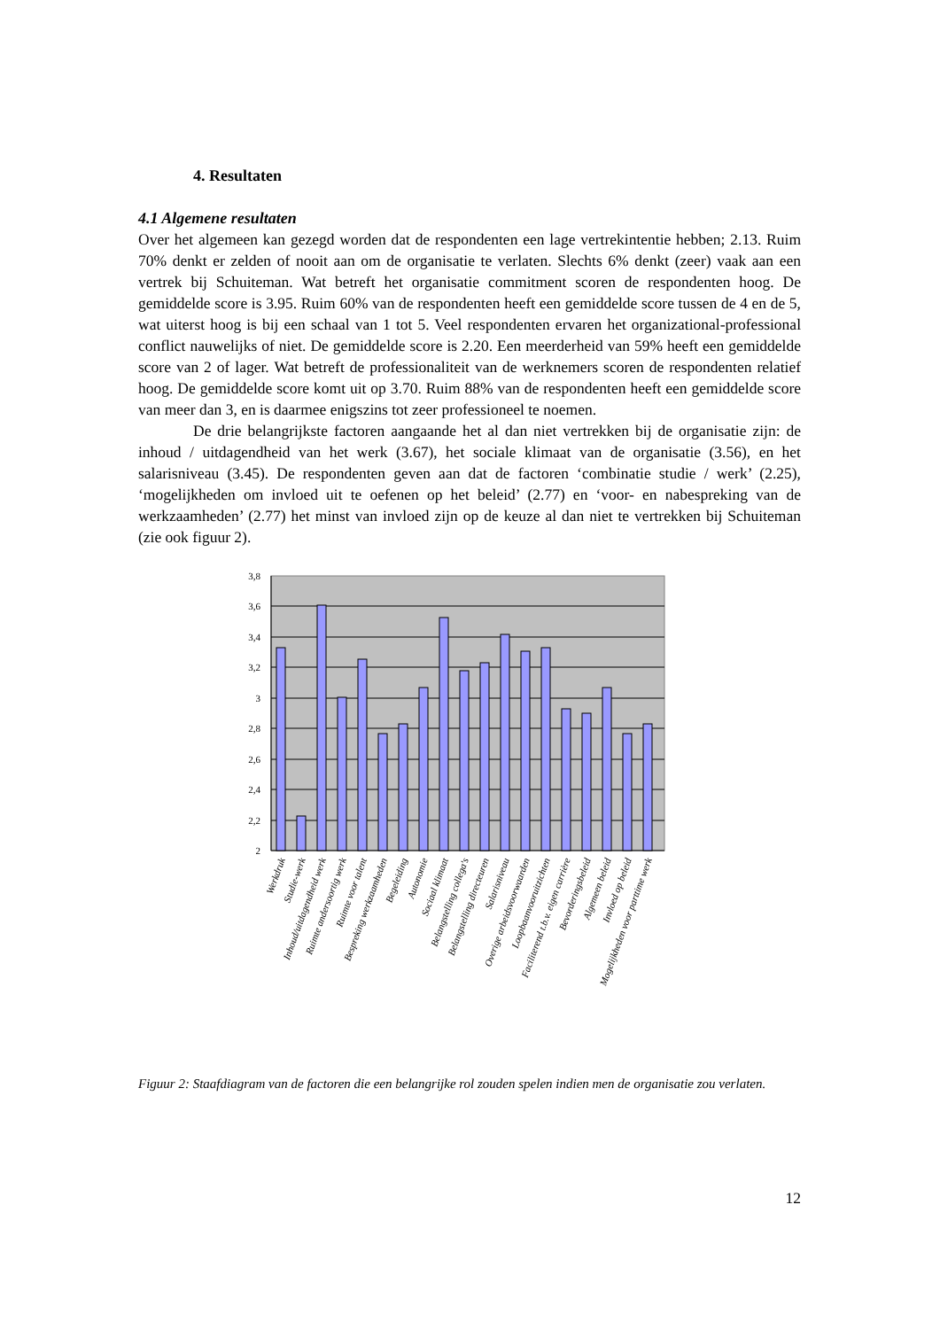4. Resultaten
4.1 Algemene resultaten
Over het algemeen kan gezegd worden dat de respondenten een lage vertrekintentie hebben; 2.13. Ruim 70% denkt er zelden of nooit aan om de organisatie te verlaten. Slechts 6% denkt (zeer) vaak aan een vertrek bij Schuiteman. Wat betreft het organisatie commitment scoren de respondenten hoog. De gemiddelde score is 3.95. Ruim 60% van de respondenten heeft een gemiddelde score tussen de 4 en de 5, wat uiterst hoog is bij een schaal van 1 tot 5. Veel respondenten ervaren het organizational-professional conflict nauwelijks of niet. De gemiddelde score is 2.20. Een meerderheid van 59% heeft een gemiddelde score van 2 of lager. Wat betreft de professionaliteit van de werknemers scoren de respondenten relatief hoog. De gemiddelde score komt uit op 3.70. Ruim 88% van de respondenten heeft een gemiddelde score van meer dan 3, en is daarmee enigszins tot zeer professioneel te noemen.
De drie belangrijkste factoren aangaande het al dan niet vertrekken bij de organisatie zijn: de inhoud / uitdagendheid van het werk (3.67), het sociale klimaat van de organisatie (3.56), en het salarisniveau (3.45). De respondenten geven aan dat de factoren ‘combinatie studie / werk’ (2.25), ‘mogelijkheden om invloed uit te oefenen op het beleid’ (2.77) en ‘voor- en nabespreking van de werkzaamheden’ (2.77) het minst van invloed zijn op de keuze al dan niet te vertrekken bij Schuiteman (zie ook figuur 2).
3,8
3,6
3,4
3,2
3
2,8
2,6
2,4
2,2
2
Werkdruk
Studie-werk
Inhoud/uitdagendheid werk
Ruimte andersoortig werk
Ruimte voor talent
Bespreking werkzaamheden
Begeleiding
Autonomie
Sociaal klimaat
Belangstelling collega's
Belangstelling directeuren
Salarisniveau
Overige arbeidsvoorwaarden
Loopbaanvooruitzichten
Faciliterend t.b.v. eigen carrière
Bevorderingsbeleid
Algemeen beleid
Invloed op beleid
Mogelijkheden voor parttime werk
Figuur 2: Staafdiagram van de factoren die een belangrijke rol zouden spelen indien men de organisatie zou verlaten.
12